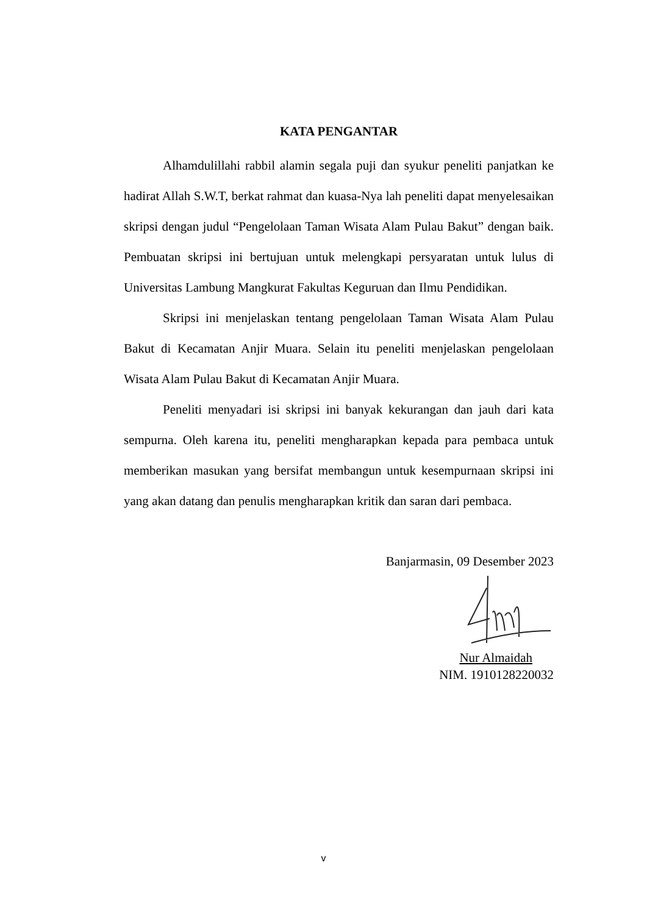KATA PENGANTAR
Alhamdulillahi rabbil alamin segala puji dan syukur peneliti panjatkan ke hadirat Allah S.W.T, berkat rahmat dan kuasa-Nya lah peneliti dapat menyelesaikan skripsi dengan judul “Pengelolaan Taman Wisata Alam Pulau Bakut” dengan baik. Pembuatan skripsi ini bertujuan untuk melengkapi persyaratan untuk lulus di Universitas Lambung Mangkurat Fakultas Keguruan dan Ilmu Pendidikan.
Skripsi ini menjelaskan tentang pengelolaan Taman Wisata Alam Pulau Bakut di Kecamatan Anjir Muara. Selain itu peneliti menjelaskan pengelolaan Wisata Alam Pulau Bakut di Kecamatan Anjir Muara.
Peneliti menyadari isi skripsi ini banyak kekurangan dan jauh dari kata sempurna. Oleh karena itu, peneliti mengharapkan kepada para pembaca untuk memberikan masukan yang bersifat membangun untuk kesempurnaan skripsi ini yang akan datang dan penulis mengharapkan kritik dan saran dari pembaca.
Banjarmasin, 09 Desember 2023
Nur Almaidah
NIM. 1910128220032
v